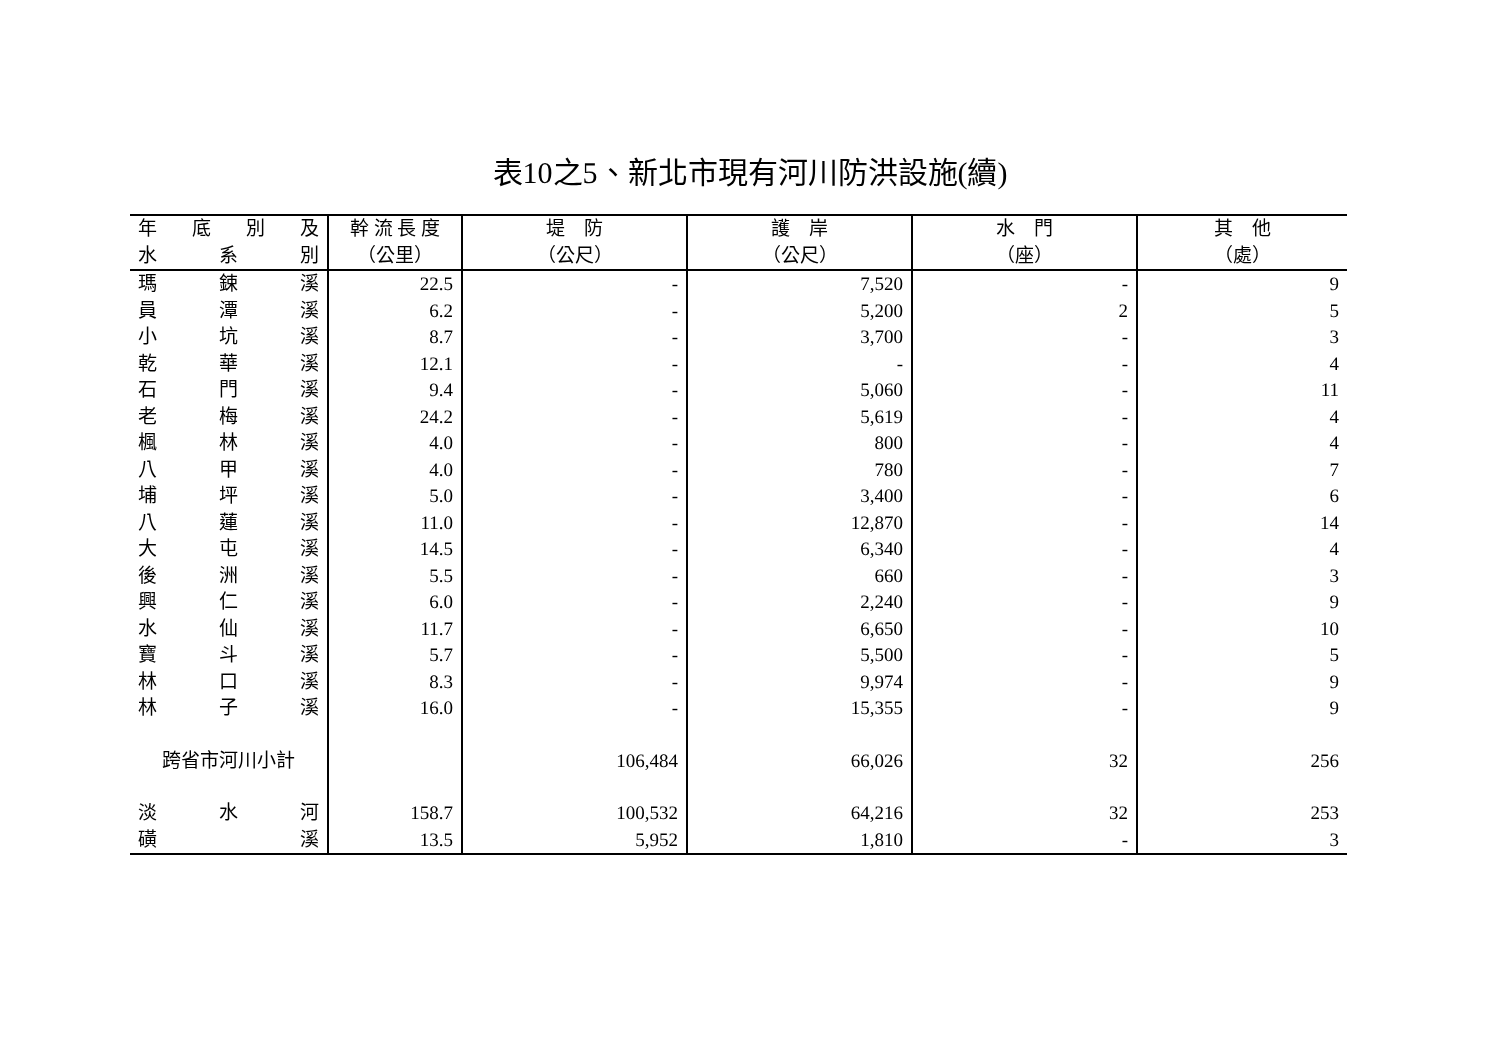表10之5、新北市現有河川防洪設施(續)
| 年 底 別 及 | 幹 流 長 度 | 堤 防 | 護 岸 | 水 門 | 其 他 |
| --- | --- | --- | --- | --- | --- |
| 水 系 別 | （公里） | （公尺） | （公尺） | （座） | （處） |
| 瑪 鋉 溪 | 22.5 | - | 7,520 | - | 9 |
| 員 潭 溪 | 6.2 | - | 5,200 | 2 | 5 |
| 小 坑 溪 | 8.7 | - | 3,700 | - | 3 |
| 乾 華 溪 | 12.1 | - | - | - | 4 |
| 石 門 溪 | 9.4 | - | 5,060 | - | 11 |
| 老 梅 溪 | 24.2 | - | 5,619 | - | 4 |
| 楓 林 溪 | 4.0 | - | 800 | - | 4 |
| 八 甲 溪 | 4.0 | - | 780 | - | 7 |
| 埔 坪 溪 | 5.0 | - | 3,400 | - | 6 |
| 八 蓮 溪 | 11.0 | - | 12,870 | - | 14 |
| 大 屯 溪 | 14.5 | - | 6,340 | - | 4 |
| 後 洲 溪 | 5.5 | - | 660 | - | 3 |
| 興 仁 溪 | 6.0 | - | 2,240 | - | 9 |
| 水 仙 溪 | 11.7 | - | 6,650 | - | 10 |
| 寶 斗 溪 | 5.7 | - | 5,500 | - | 5 |
| 林 口 溪 | 8.3 | - | 9,974 | - | 9 |
| 林 子 溪 | 16.0 | - | 15,355 | - | 9 |
| 跨省市河川小計 | | 106,484 | 66,026 | 32 | 256 |
| 淡 水 河 | 158.7 | 100,532 | 64,216 | 32 | 253 |
| 磺 溪 | 13.5 | 5,952 | 1,810 | - | 3 |